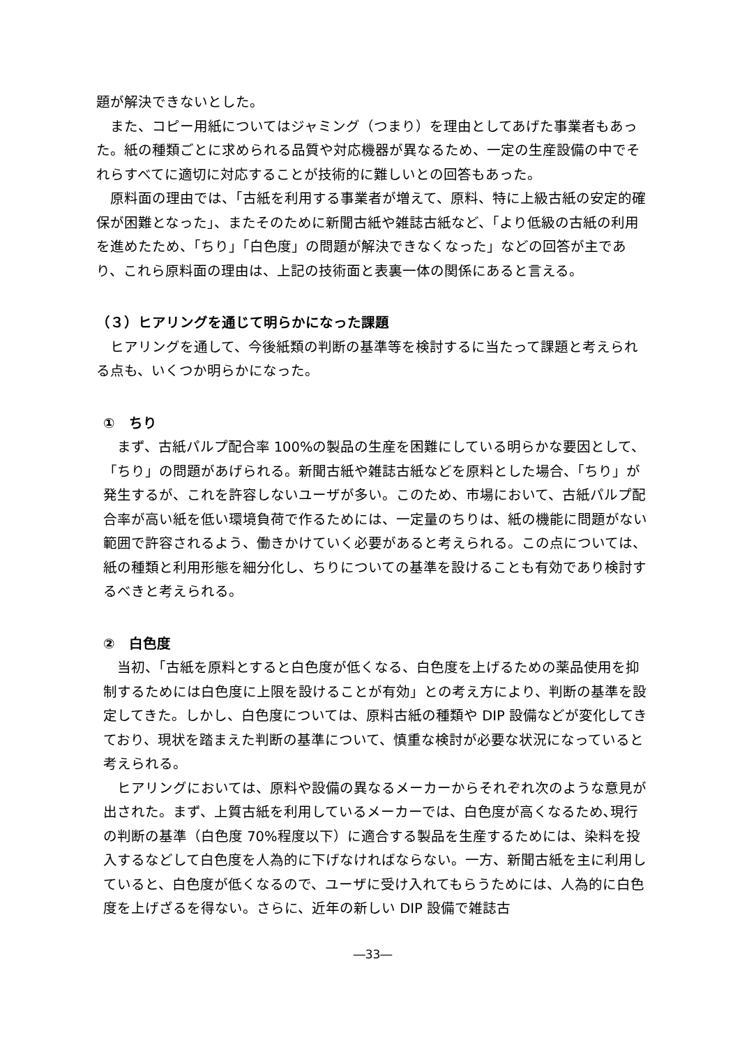題が解決できないとした。
また、コピー用紙についてはジャミング（つまり）を理由としてあげた事業者もあった。紙の種類ごとに求められる品質や対応機器が異なるため、一定の生産設備の中でそれらすべてに適切に対応することが技術的に難しいとの回答もあった。
原料面の理由では、「古紙を利用する事業者が増えて、原料、特に上級古紙の安定的確保が困難となった」、またそのために新聞古紙や雑誌古紙など、「より低級の古紙の利用を進めたため、「ちり」「白色度」の問題が解決できなくなった」などの回答が主であり、これら原料面の理由は、上記の技術面と表裏一体の関係にあると言える。
（３）ヒアリングを通じて明らかになった課題
ヒアリングを通して、今後紙類の判断の基準等を検討するに当たって課題と考えられる点も、いくつか明らかになった。
①　ちり
まず、古紙パルプ配合率 100%の製品の生産を困難にしている明らかな要因として、「ちり」の問題があげられる。新聞古紙や雑誌古紙などを原料とした場合、「ちり」が発生するが、これを許容しないユーザが多い。このため、市場において、古紙パルプ配合率が高い紙を低い環境負荷で作るためには、一定量のちりは、紙の機能に問題がない範囲で許容されるよう、働きかけていく必要があると考えられる。この点については、紙の種類と利用形態を細分化し、ちりについての基準を設けることも有効であり検討するべきと考えられる。
②　白色度
当初、「古紙を原料とすると白色度が低くなる、白色度を上げるための薬品使用を抑制するためには白色度に上限を設けることが有効」との考え方により、判断の基準を設定してきた。しかし、白色度については、原料古紙の種類や DIP 設備などが変化してきており、現状を踏まえた判断の基準について、慎重な検討が必要な状況になっていると考えられる。
ヒアリングにおいては、原料や設備の異なるメーカーからそれぞれ次のような意見が出された。まず、上質古紙を利用しているメーカーでは、白色度が高くなるため､現行の判断の基準（白色度 70%程度以下）に適合する製品を生産するためには、染料を投入するなどして白色度を人為的に下げなければならない。一方、新聞古紙を主に利用していると、白色度が低くなるので、ユーザに受け入れてもらうためには、人為的に白色度を上げざるを得ない。さらに、近年の新しい DIP 設備で雑誌古
―33―